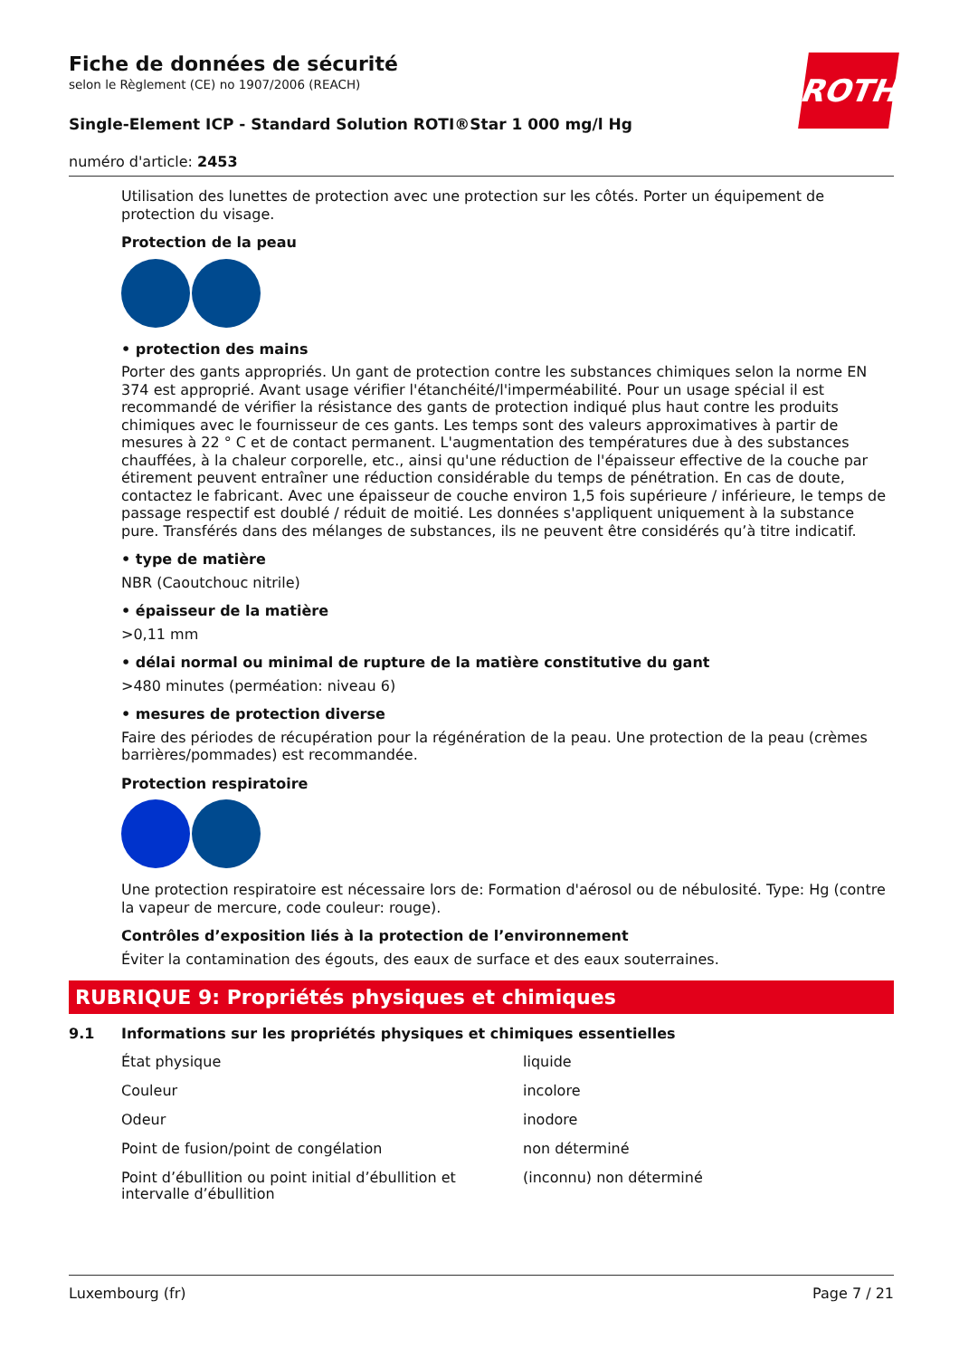Fiche de données de sécurité
selon le Règlement (CE) no 1907/2006 (REACH)
ROTH
Single-Element ICP - Standard Solution ROTI®Star 1 000 mg/l Hg
numéro d'article: 2453
Utilisation des lunettes de protection avec une protection sur les côtés. Porter un équipement de protection du visage.
Protection de la peau
• protection des mains
Porter des gants appropriés. Un gant de protection contre les substances chimiques selon la norme EN 374 est approprié. Avant usage vérifier l'étanchéité/l'imperméabilité. Pour un usage spécial il est recommandé de vérifier la résistance des gants de protection indiqué plus haut contre les produits chimiques avec le fournisseur de ces gants. Les temps sont des valeurs approximatives à partir de mesures à 22 ° C et de contact permanent. L'augmentation des températures due à des substances chauffées, à la chaleur corporelle, etc., ainsi qu'une réduction de l'épaisseur effective de la couche par étirement peuvent entraîner une réduction considérable du temps de pénétration. En cas de doute, contactez le fabricant. Avec une épaisseur de couche environ 1,5 fois supérieure / inférieure, le temps de passage respectif est doublé / réduit de moitié. Les données s'appliquent uniquement à la substance pure. Transférés dans des mélanges de substances, ils ne peuvent être considérés qu’à titre indicatif.
• type de matière
NBR (Caoutchouc nitrile)
• épaisseur de la matière
>0,11 mm
• délai normal ou minimal de rupture de la matière constitutive du gant
>480 minutes (perméation: niveau 6)
• mesures de protection diverse
Faire des périodes de récupération pour la régénération de la peau. Une protection de la peau (crèmes barrières/pommades) est recommandée.
Protection respiratoire
Une protection respiratoire est nécessaire lors de: Formation d'aérosol ou de nébulosité. Type: Hg (contre la vapeur de mercure, code couleur: rouge).
Contrôles d’exposition liés à la protection de l’environnement
Éviter la contamination des égouts, des eaux de surface et des eaux souterraines.
RUBRIQUE 9: Propriétés physiques et chimiques
9.1 Informations sur les propriétés physiques et chimiques essentielles
| État physique | liquide |
| Couleur | incolore |
| Odeur | inodore |
| Point de fusion/point de congélation | non déterminé |
| Point d’ébullition ou point initial d’ébullition et intervalle d’ébullition | (inconnu) non déterminé |
Luxembourg (fr) Page 7 / 21